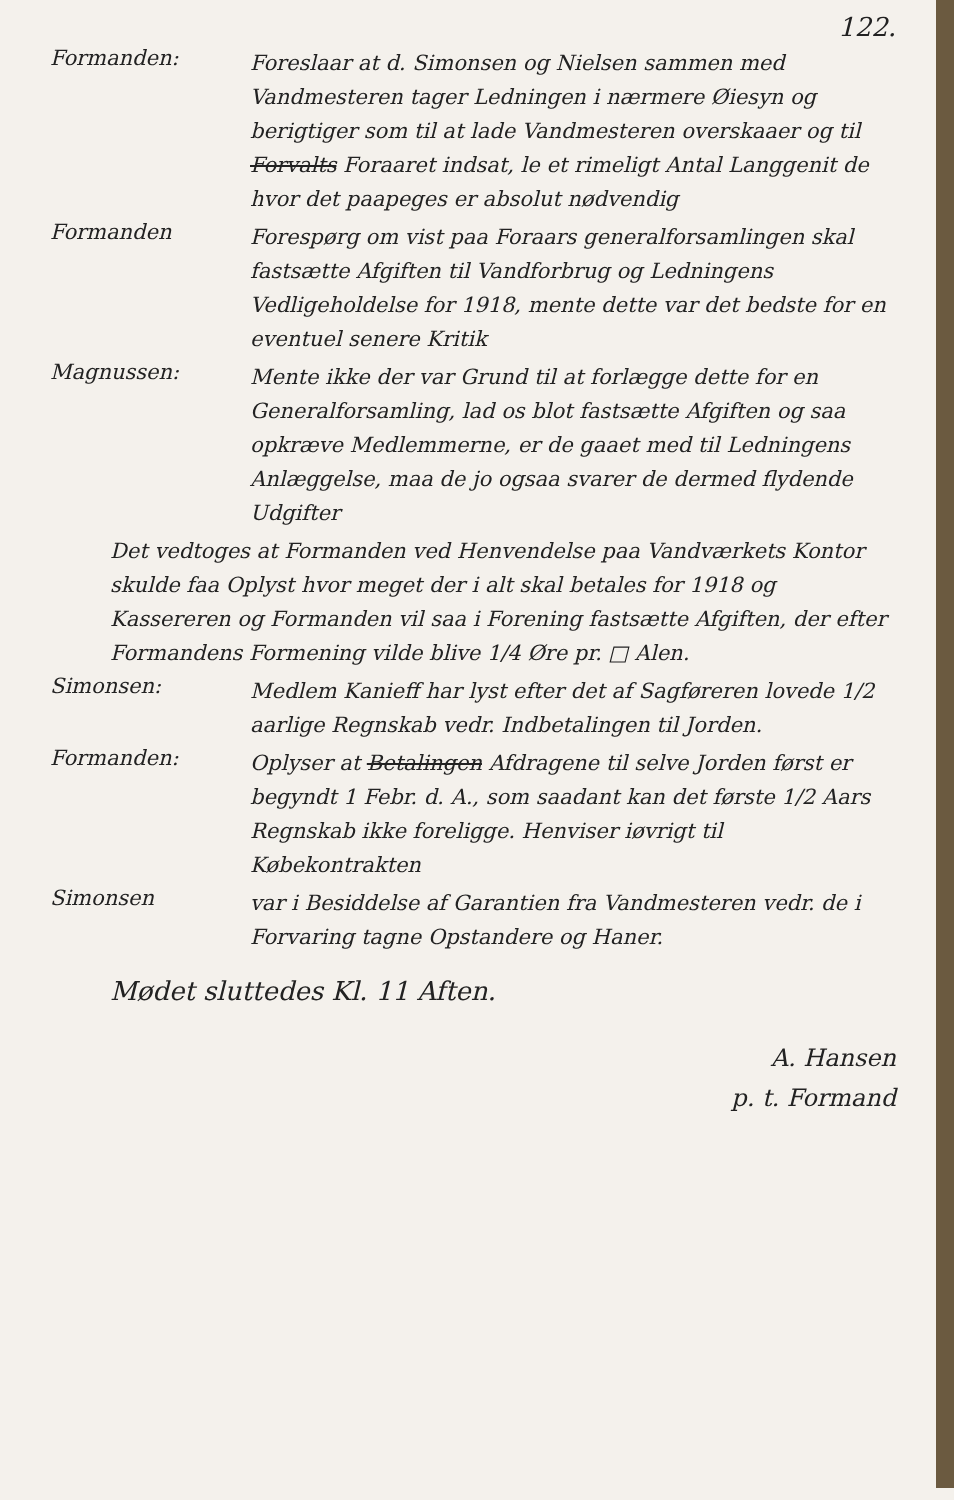122.
Formanden:
Foreslaar at d. Simonsen og Nielsen sammen med Vandmesteren tager Ledningen i nærmere Øiesyn og berigtiger som til at lade Vandmesteren overskaaer og til Forvalts Foraaret indsat, le et rimeligt Antal Langgenit de hvor det paapeges er absolut nødvendig
Formanden
Forespørg om vist paa Foraars generalforsamlingen skal fastsætte Afgiften til Vandforbrug og Ledningens Vedligeholdelse for 1918, mente dette var det bedste for en eventuel senere Kritik
Magnussen:
Mente ikke der var Grund til at forlægge dette for en Generalforsamling, lad os blot fastsætte Afgiften og saa opkræve Medlemmerne, er de gaaet med til Ledningens Anlæggelse, maa de jo ogsaa svarer de dermed flydende Udgifter
Det vedtoges at Formanden ved Henvendelse paa Vandværkets Kontor skulde faa Oplyst hvor meget der i alt skal betales for 1918 og Kassereren og Formanden vil saa i Forening fastsætte Afgiften, der efter Formandens Formening vilde blive 1/4 Øre pr. □ Alen.
Simonsen:
Medlem Kanieff har lyst efter det af Sagføreren lovede 1/2 aarlige Regnskab vedr. Indbetalingen til Jorden.
Formanden:
Oplyser at Betalingen Afdragene til selve Jorden først er begyndt 1 Febr. d. A., som saadant kan det første 1/2 Aars Regnskab ikke foreligge. Henviser iøvrigt til Købekontrakten
Simonsen
var i Besiddelse af Garantien fra Vandmesteren vedr. de i Forvaring tagne Opstandere og Haner.
Mødet sluttedes Kl. 11 Aften.
A. Hansen
p. t. Formand